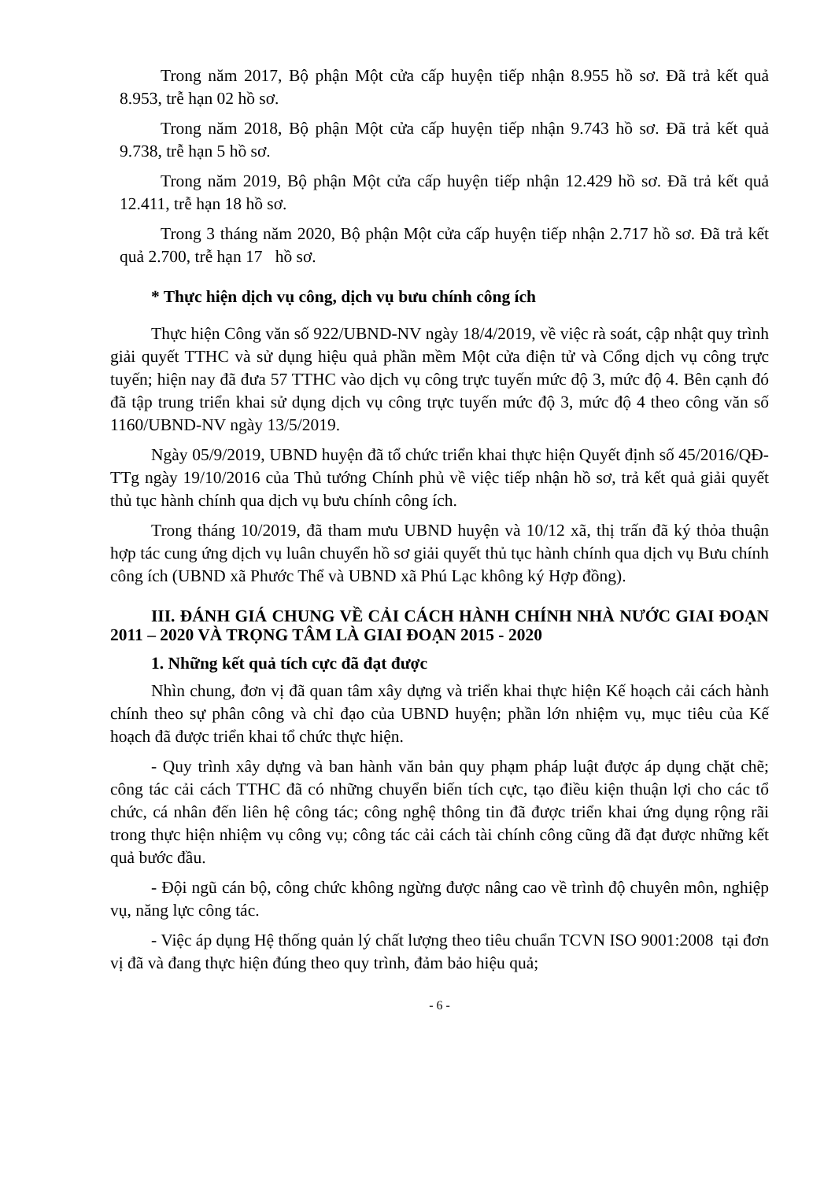Trong năm 2017, Bộ phận Một cửa cấp huyện tiếp nhận 8.955 hồ sơ. Đã trả kết quả 8.953, trễ hạn 02 hồ sơ.
Trong năm 2018, Bộ phận Một cửa cấp huyện tiếp nhận 9.743 hồ sơ. Đã trả kết quả 9.738, trễ hạn 5 hồ sơ.
Trong năm 2019, Bộ phận Một cửa cấp huyện tiếp nhận 12.429 hồ sơ. Đã trả kết quả 12.411, trễ hạn 18 hồ sơ.
Trong 3 tháng năm 2020, Bộ phận Một cửa cấp huyện tiếp nhận 2.717 hồ sơ. Đã trả kết quả 2.700, trễ hạn 17 hồ sơ.
* Thực hiện dịch vụ công, dịch vụ bưu chính công ích
Thực hiện Công văn số 922/UBND-NV ngày 18/4/2019, về việc rà soát, cập nhật quy trình giải quyết TTHC và sử dụng hiệu quả phần mềm Một cửa điện tử và Cổng dịch vụ công trực tuyến; hiện nay đã đưa 57 TTHC vào dịch vụ công trực tuyến mức độ 3, mức độ 4. Bên cạnh đó đã tập trung triển khai sử dụng dịch vụ công trực tuyến mức độ 3, mức độ 4 theo công văn số 1160/UBND-NV ngày 13/5/2019.
Ngày 05/9/2019, UBND huyện đã tổ chức triển khai thực hiện Quyết định số 45/2016/QĐ-TTg ngày 19/10/2016 của Thủ tướng Chính phủ về việc tiếp nhận hồ sơ, trả kết quả giải quyết thủ tục hành chính qua dịch vụ bưu chính công ích.
Trong tháng 10/2019, đã tham mưu UBND huyện và 10/12 xã, thị trấn đã ký thỏa thuận hợp tác cung ứng dịch vụ luân chuyển hồ sơ giải quyết thủ tục hành chính qua dịch vụ Bưu chính công ích (UBND xã Phước Thể và UBND xã Phú Lạc không ký Hợp đồng).
III. ĐÁNH GIÁ CHUNG VỀ CẢI CÁCH HÀNH CHÍNH NHÀ NƯỚC GIAI ĐOẠN 2011 – 2020 VÀ TRỌNG TÂM LÀ GIAI ĐOẠN 2015 - 2020
1. Những kết quả tích cực đã đạt được
Nhìn chung, đơn vị đã quan tâm xây dựng và triển khai thực hiện Kế hoạch cải cách hành chính theo sự phân công và chỉ đạo của UBND huyện; phần lớn nhiệm vụ, mục tiêu của Kế hoạch đã được triển khai tổ chức thực hiện.
- Quy trình xây dựng và ban hành văn bản quy phạm pháp luật được áp dụng chặt chẽ; công tác cải cách TTHC đã có những chuyển biến tích cực, tạo điều kiện thuận lợi cho các tổ chức, cá nhân đến liên hệ công tác; công nghệ thông tin đã được triển khai ứng dụng rộng rãi trong thực hiện nhiệm vụ công vụ; công tác cải cách tài chính công cũng đã đạt được những kết quả bước đầu.
- Đội ngũ cán bộ, công chức không ngừng được nâng cao về trình độ chuyên môn, nghiệp vụ, năng lực công tác.
- Việc áp dụng Hệ thống quản lý chất lượng theo tiêu chuẩn TCVN ISO 9001:2008 tại đơn vị đã và đang thực hiện đúng theo quy trình, đảm bảo hiệu quả;
- 6 -